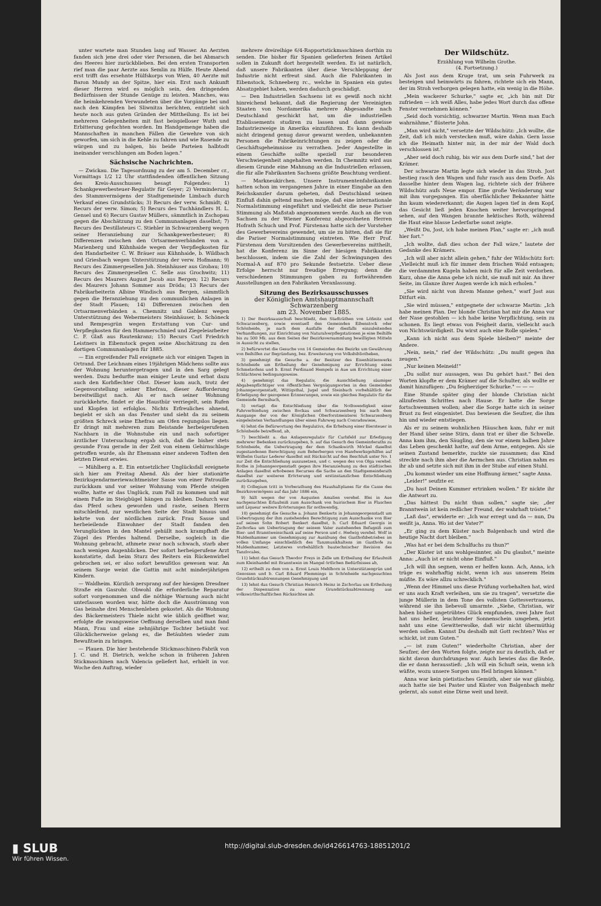unter wartete man Stunden lang auf Wasser. An Aerzten fanden sich jene drei oder vier Personen, die bei Abmarsch des Heeres hier zurückblieben. Bei den ersten Transporten rief man die paar Aerzte aus Semlin zu Hülfe. Heute Abend erst trifft das ersehnte Hülfskorps von Wien, 40 Aerzte mit Baron Mundy an der Spitze, hier ein. Erst nach Ankunft dieser Herren wird es möglich sein, den dringenden Bedürfnissen der Stunde Genüge zu leisten. Manches, was die heimkehrenden Verwundeten über die Vorgänge bei und nach den Kämpfen bei Sliwnitza berichten, entzieht sich heute noch aus guten Gründen der Mittheilung. Es ist bei mehreren Gelegenheiten mit fast beispielloser Wuth und Erbitterung gefochten worden. Im Handgemenge haben die Mannschaften in manchen Fällen die Gewehre von sich geworfen, um sich in die Kehle zu fahren und wie Rasende zu würgen und zu balgen, bis beide Parteien halbtodt ineinander verschlungen am Boden lagen."
Sächsische Nachrichten.
— Zwickau. Die Tagesordnung zu der am 5. December cr., Vormittags 1/2 12 Uhr stattfindenden öffentlichen Sitzung des Kreis-Ausschusses besagt Folgendes: 1) Schankgewerbesteuer-Regulativ für Geyer; 2) Verminderung des Stammvermögens der Stadtgemeinde Limbach durch Verkauf eines Grundstücks; 3) Recurs der verw. Schmidt; 4) Recurs der verw. Simon; 5) Recurs des Tuchhändlers H. L. Gensel und 6) Recurs Gustav Müllers, sämmtlich in Zschopau gegen die Abschätzung zu den Communanlagen daselbst; 7) Recurs des Destillateurs C. Stiehler in Schwarzenberg wegen seiner Heranziehung zur Schankgewerbesteuer; 8) Differenzen zwischen den Ortsarmenverbänden von a. Marienberg und Kühnhaide wegen der Verpflegkosten für den Handarbeiter C. W. Bräuer aus Kühnhaide, b. Wildbach und Griesbach wegen Unterstützung der verw. Hofmann; 9) Recurs des Zimmergesellen Joh. Steinhäuser aus Grobau; 10) Recurs des Zimmergesellen C. Selle aus Grochwitz; 11) Recurs des Maurers August Jacob aus Bergen; 12) Recurs des Maurers Johann Sommer aus Dröda; 13 Recurs der Fabrikarbeiterin Albine Windisch aus Bergen, sämmtlich gegen die Heranziehung zu den communlichen Anlagen in der Stadt Plauen; 14) Differenzen zwischen den Ortsarmenverbänden a. Chemnitz und Gablenz wegen Unterstützung des Webermeisters Steinhäuser, b. Schöneck und Rempesgrün wegen Erstattung von Cur- und Verpflegkosten für den Hammerschmied und Ziegeleiarbeiter C. F. Glaß aus Rautenkranz; 15) Recurs Carl Friedrich Leistners in Eibenstock gegen seine Abschätzung zu den dortigen Communanlagen für 1885.
— Ein ergreifender Fall ereignete sich vor einigen Tagen in Ortrand. Der Leichnam eines 19jährigen Mädchens sollte aus der Wohnung heruntergetragen und in den Sarg gelegt werden. Dazu bedurfte man einiger Leute und erbat dazu auch den Korbflechter Obst. Dieser kam auch, trotz der Gegenvorstellung seiner Ehefrau, dieser Aufforderung bereitwilligst nach. Als er nach seiner Wohnung zurückkehrte, findet er die Hausthür verriegelt, sein Rufen und Klopfen ist erfolglos. Nichts Erfreuliches ahnend, begiebt er sich an das Fenster und sieht da zu seinem größten Schreck seine Ehefrau am Ofen regungslos liegen. Er dringt mit mehreren zum Beistande herbeigerufenen Nachbarn in die Wohnstube ein und nach sofortiger ärztlicher Untersuchung ergab sich, daß die bisher stets gesunde Frau gerade in der Zeit von einem Gehirnschlage getroffen wurde, als ihr Ehemann einer anderen Todten den letzten Dienst erwies.
— Mühlberg a. E. Ein entsetzlicher Unglücksfall ereignete sich hier am Freitag Abend. Als der hier stationirte Bezirksgendarmeriewachtmeister Sasse von einer Patrouille zurückkam und vor seiner Wohnung vom Pferde steigen wollte, hatte er das Unglück, zum Fall zu kommen und mit einem Fuße im Steigbügel hängen zu bleiben. Dadurch war das Pferd scheu geworden und raste, seinen Herrn mitschleifend, zur westlichen Seite der Stadt hinaus und kehrte von der nördlichen zurück. Frau Sasse und herbeieilende Einwohner der Stadt fanden den Verunglückten in den Mantel gehüllt noch krampfhaft die Zügel des Pferdes haltend. Derselbe, sogleich in die Wohnung gebracht, athmete zwar noch schwach, starb aber nach wenigen Augenblicken. Der sofort herbeigerufene Arzt konstatirte, daß beim Sturz des Reiters ein Rückenwirbel gebrochen sei, er also sofort bewußtlos gewesen war. An seinem Sarge weint die Gattin mit acht minderjährigen Kindern.
— Waldheim. Kürzlich zersprang auf der hiesigen Dresdner Straße ein Gasrohr. Obwohl die erforderliche Reparatur sofort vorgenommen und die nöthige Warnung auch nicht unterlassen worden war, hätte doch die Ausströmung von Gas beinahe drei Menschenleben gekostet. Als die Wohnung des Bäckermeisters Thiele nicht wie üblich geöffnet war, erfolgte die zwangsweise Oeffnung derselben und man fand Mann, Frau und eine zehnjährige Tochter betäubt vor. Glücklicherweise gelang es, die Betäubten wieder zum Bewußtsein zu bringen.
— Plauen. Die hier bestehende Stickmaschinen-Fabrik von J. C. und H. Dietrich, welche schon in früheren Jahren Stickmaschinen nach Valencia geliefert hat, erhielt in vor. Woche den Auftrag, wieder
mehrere dreireihige 6/4-Rapportstickmaschinen dorthin zu senden. Die bisher für Spanien gelieferten feinen Artikel sollen in Zukunft dort hergestellt werden. Es ist natürlich, daß unsere Fabrikanten über diese Verschleppung der Industrie nicht erfreut sind. Auch die Fabrikanten in Eibenstock, Schneeberg rc., welche in Spanien ein gutes Absatzgebiet haben, werden dadurch geschädigt.
— Den Industriellen Sachsens ist es gewiß noch nicht hinreichend bekannt, daß die Regierung der Vereinigten Staaten von Nordamerika mehrere Abgesandte nach Deutschland geschickt hat, um die industriellen Etablissements studiren zu lassen und dann gewisse Industriezweige in Amerika einzuführen. Es kann deshalb nicht dringend genug davor gewarnt werden, unbekannten Personen die Fabrikeinrichtungen zu zeigen oder die Geschäftsgeheimnisse zu verrathen. Jeder Angestellte in einem Geschäfte sollte speziell zur besonderen Verschwiegenheit angehalten werden. In Chemnitz wird aus diesem Grunde eine Mahnung an die Industriellen erlassen, die für alle Fabrikanten Sachsens größte Beachtung verdient.
— Markneukirchen. Unsere Instrumentenfabrikanten hatten schon im vergangenen Jahre in einer Eingabe an den Reichskanzler darum gebeten, daß Deutschland seinen Einfluß dahin geltend machen möge, daß eine internationale Normalstimmung eingeführt und vielleicht die neue Pariser Stimmung als Maßstab angenommen werde. Auch an die von Sachsen zu der Wiener Konferenz abgeordneten Herren Hofrath Schuch und Prof. Fürstenau hatte sich der Vorsteher des Gewerbevereins gewendet, um sie zu bitten, daß sie für die Pariser Normalstimmung eintreten. Wie Herr Prof. Fürstenau dem Vorsitzenden des Gewerbevereins mittheilt, hat die Konferenz im Sinne der hiesigen Fabrikanten beschlossen, indem sie die Zahl der Schwingungen des Normal-A auf 870 pro Sekunde festsetzte. Ueber diese Erfolge herrscht nur freudige Erregung; denn die verschiedenen Stimmungen gaben zu fortwährenden Ausstellungen an den Fabrikaten Veranlassung.
Sitzung des Bezirksausschusses
der Königlichen Amtshauptmannschaft Schwarzenberg
am 23. November 1885.
1) Der Bezirksausschuß beschließt, den Stadträthen von Lößnitz und Schwarzenberg, sowie eventuell den Gemeinden Eibenstock oder Schönheide, je nach dem Ausfalle der diesfalls einzuleitenden Verhandlungen, zur Einrichtung von Naturalverpflegstationen je eine Beihilfe bis zu 500 Mk. aus dem Seiten der Bezirksversammlung bewilligten Mitteln in Aussicht zu stellen,
2) befürwortet die Gesuche von 14 Gemeinden des Bezirks um Gewährung von Beihilfen zur Begründung, bez. Erweiterung von Volksbibliotheken,
3) genehmigt die Gesuche a. der Besitzer des Eisenhüttenwerks Schönheide um Ertheilung der Genehmigung zur Errichtung eines Schmelzofens und b. Ernst Ferdinand Hempels in Aue um Errichtung einer Schlächterei bedingungsweise.
4) genehmigt das Regulativ, die Ausschließung säumiger Abgabenpflichtiger von öffentlichen Vergnügungsorten in den Gemeinden Johanngeorgenstadt, Wittigsthal, Jugel und Steinbach vorbehältlich der Erledigung der gezogenen Erinnerungen, sowie ein gleiches Regulativ für die Gemeinde Bernsbach,
5) vertagt die Entschließung über die Nothwendigkeit einer Fahrverbindung zwischen Bockau und Schwarzenberg bis nach dem Ausgange der von der Königlichen Oberforstmeisterei Schwarzenberg eingeleiteten Verhandlungen über einen Fahrweg nach Conradswiese,
6) lehnt die Befürwortung des Regulativs, die Erhebung einer Biersteuer in Schönheide betreffend, ab,
7) beschließt a. das Anlagenregulativ für Carlsfeld zur Erledigung mehrerer Bedenken zurückzugeben, b. auf das Gesuch des Gemeinderaths zu Schönheide, die Uebertragung der dem Schankwirth Möckel daselbst zugestandenen Berechtigung zum Beherbergen von Handwerksgehilfen auf Wilhelm Gustav Lederer daselbst mit Rücksicht auf den Beschluß unter No. 1 zur Zeit die Entschließung auszusetzen, und c. wegen des von Olga verehel. Rothe in Johanngeorgenstadt gegen ihre Heranziehung zu den städtischen Anlagen daselbst erhobenen Recurses die Sache an den Stadtgemeinderath daselbst zur weiteren Erörterung und erstinstanzlichen Entschließung zurückzugeben,
8) Collegium tritt in Vorberathung des Haushaltplanes für die Casse des Bezirksvermögens auf das Jahr 1886 ein,
9) hält wegen der von Augusten Amalien verehel. Blei in Aue nachgesuchten Erlaubniß zum Ausschank von bairischem Bier in Flaschen und Liqueur weitere Erörterungen für nothwendig,
10) genehmigt die Gesuche a. Johann Benkerts in Johanngeorgenstadt um Uebertragung der ihm zustehenden Berechtigung zum Ausschanke von Bier auf seinen Sohn Robert Benkert daselbst, b. Carl Eduard Georgis in Zschorlau um Uebertragung der seinem Vater zustehenden Befugniß zum Bier- und Branntweinschank auf seine Person und c. Hedwig verehel. Wolf in Muldenhammer um Genehmigung zur Ausübung des Gasthofsbetriebes im vollen Umfange einschließlich des Tanzmusikhaltens im Gasthofe zu Muldenhammer, Letzteres vorbehältlich bautechnischer Revision des Tanzlocales,
11) lehnt das Gesuch Theodor Freys in Zelle um Ertheilung der Erlaubniß zum Kleinhandel mit Branntwein im Mangel örtlichen Bedürfnisses ab,
12) ertheilt zu dem von a. Ernst Louis Mehlhorn in Unterstützengrün und Genossen und b. Carl Eduard Flemmings in Schönheide nachgesuchten Grundstücksabtrennungen Genehmigung und
13) lehnt das Gesuch Christian Heinrich Heinz in Zschorlau um Ertheilung der Dispensation zu einer Grundstücksabtrennung aus volkswirthschaftlichen Rücksichten ab.
Der Wildschütz.
Erzählung von Wilhelm Grothe.
(4. Fortsetzung.)
Als Jost aus dem Kruge trat, um sein Fuhrwerk zu besteigen und heimwärts zu fahren, richtete sich ein Mann, der im Stroh verborgen gelegen hatte, ein wenig in die Höhe.
„Mein wackerer Schurke," sagte er, „ich bin mit Dir zufrieden — ich weiß Alles, habe jedes Wort durch das offene Fenster vernehmen können."
„Seid doch vorsichtig, schwarzer Martin. Wenn man Euch wahrnähme," flüsterte John.
„Man wird nicht," versetzte der Wildschütz: „Ich wollte, die Zeit, daß ich mich verstecken muß, wäre dahin. Gern lasse ich die Heimath hinter mir, in der mir der Wald doch verschlossen ist."
„Aber seid doch ruhig, bis wir aus dem Dorfe sind," bat der Krämer.
Der schwarze Martin legte sich wieder in das Stroh. Jost bestieg rasch den Wagen und fuhr rasch aus dem Dorfe. Als dasselbe hinter dem Wagen lag, richtete sich der frühere Wildschütz aufs Neue empor. Eine große Veränderung war mit ihm vorgegangen. Ein oberflächlicher Bekannter hätte ihn kaum wiedererkannt; die Augen lagen tief in dem Kopf, das Gesicht ließ jeden Knochen weiter hervorspringend sehen, auf den Wangen brannte hektisches Roth, während die Haut eine blasse Lederfarbe sonst zeigte.
„Weißt Du, Jost, ich habe meinen Plan," sagte er: „ich muß hier fort."
„Ich wollte, daß dies schon der Fall wäre," lautete der Gedanke des Krämers.
„Ich will aber nicht allein gehen," fuhr der Wildschütz fort: „Vielleicht muß ich für immer dem frischen Wald entsagen; die verdammten Kugeln haben mich für alle Zeit verdorben. Kurz, ohne die Anna gehe ich nicht, sie muß mit mir. An ihrer Seite, im Glanze ihrer Augen werde ich mich erholen."
„Sie wird nicht von ihrem Manne gehen," warf Jost aus Ditfurt ein.
„Sie wird müssen," entgegnete der schwarze Martin: „Ich habe meinen Plan. Der blonde Christian hat mir die Anna vor der Nase gestohlen — ich habe keine Verpflichtung, sein zu schonen. Es liegt etwas von Feigheit darin, vielleicht auch von Nichtswürdigkeit. Du wirst auch eine Rolle spielen."
„Kann ich nicht aus dem Spiele bleiben?" meinte der Andere.
„Nein, nein," rief der Wildschütz: „Du mußt gegen ihn zeugen."
„Nur keinen Meineid!"
„Du sollst nur aussagen, was Du gehört hast." Bei den Worten klopfte er dem Krämer auf die Schulter, als wollte er damit hinzufügen: „Du feigherziger Schurke." — — —
Eine Stunde später ging der blonde Christian nicht allzufesten Schrittes nach Hause. Er hatte die Sorge fortschwemmen wollen; aber die Sorge hatte sich in seiner Brust zu fest eingenistet. Das bewiesen die Seufzer, die ihm hin und wieder entstiegen.
Als er zu seinem wohnlichen Häuschen kam, fuhr er mit der Hand über seine Stirn, dann trat er über die Schwelle. Anna kam ihm, den Säugling, den sie vor einem halben Jahre das Leben geschenkt hatte, auf dem Arme, entgegen. Als sie seinen Zustand bemerkte, zuckte sie zusammen; das Kind streckte nach ihm aber die Aermchen aus. Christian nahm es ihr ab und setzte sich mit ihm in der Stube auf einen Stuhl.
„Du kommst wieder um eine Hoffnung ärmer," sagte Anna.
„Leider!" seufzte er.
„Du hast Deinen Kummer ertrinken wollen." Er nickte ihr die Antwort zu.
„Das hättest Du nicht thun sollen," sagte sie; „der Branntwein ist kein redlicher Freund, der wahrhaft tröstet."
„Laß das", erwiderte er: „Ich war erregt und da — nun, Du weißt ja, Anna. Wo ist der Vater?"
„Er ging zu dem Küster nach Balgenbach und wird die heutige Nacht dort bleiben."
„Was hat er bei dem Schulfuchs zu thun?"
„Der Küster ist uns wohlgesinnter, als Du glaubst," meinte Anna: „Auch ist er nicht ohne Einfluß."
„Ich will ihn segnen, wenn er helfen kann. Ach, Anna, ich trüge es wahrhaftig nicht, wenn ich aus unserem Heim müßte. Es wäre allzu schrecklich."
„Wenn der Himmel uns diese Prüfung vorbehalten hat, wird er uns auch Kraft verleihen, um sie zu tragen", versetzte die junge Müllerin in dem Tone des vollsten Gottesvertrauens, während sie ihn liebevoll umarmte. „Siehe, Christian, wir haben bisher ungetrübtes Glück empfunden, zwei Jahre fast hat uns heller, leuchtender Sonnenschein umgeben, jetzt naht uns eine Gewitterwolke, daß wir nicht übermüthig werden sollen. Kannst Du deshalb mit Gott rechten? Was er schickt, ist zum Guten."
„— ist zum Guten!" wiederholte Christian, aber der Seufzer, der den Worten folgte, zeigte nur zu deutlich, daß er nicht davon durchdrungen war. Auch bewies das die Rede, die er dann herausstieß: „Ich will ein Schuft sein, wenn ich wüßte, wozu unsere Sorgen uns Heil bringen können."
Anna war kein pietistisches Gemüth, aber sie war gläubig, auch hatte sie bei Paster und Küster von Balgenbach mehr gelernt, als sonst eine Dirne weit und breit.
▮ SLUB
Wir führen Wissen.
http://digital.slub-dresden.de/id426614763-18851201/2